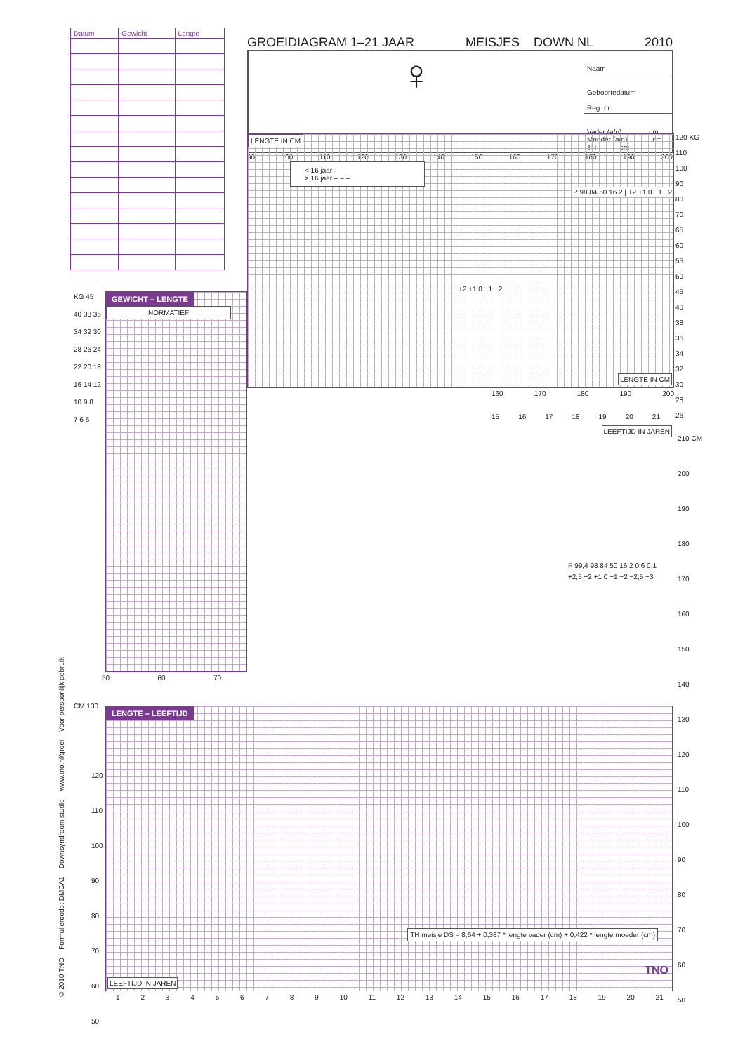| Datum | Gewicht | Lengte |
| --- | --- | --- |
GROEIDIAGRAM 1–21 JAAR MEISJES DOWN NL 2010
Naam
♀
Geboortedatum Reg. nr
Vader (a/g) cm Moeder (a/g) cm TH cm
90 100 110 120 130 140 150 160 170 180 190 200
LENGTE IN CM
< 16 jaar ——
> 16 jaar – – –
P 98 84 50 16 2 | +2 +1 0 −1 −2
+2 +1 0 −1 −2
LENGTE IN CM
120 KG
110
100
90
80
70
65
60
55
50
45
40
38
36
34
32
30
28
26
GEWICHT – LENGTE
NORMATIEF
KG 45
40 38 36
34 32 30
28 26 24
22 20 18
16 14 12
10 9 8
7 6 5
50 60 70
160 170 180 190 200
15 16 17 18 19 20 21
LENGTE – LEEFTIJD
LEEFTIJD IN JAREN
P 99,4 98 84 50 16 2 0,6 0,1
+2,5 +2 +1 0 −1 −2 −2,5 −3
TH meisje DS = 8,64 + 0,387 * lengte vader (cm) + 0,422 * lengte moeder (cm)
LEEFTIJD IN JAREN
TNO
CM 130
210 CM
200
190
180
170
160
150
140
130
120
110
100
90
80
70
60
50
120
110
100
90
80
70
60
50
123456789 10 11 12 13 14 15 16 17 18 19 20 21
© 2010 TNO Formuliercode: DMCA1 Downsyndroom studie www.tno.nl/groei Voor persoonlijk gebruik